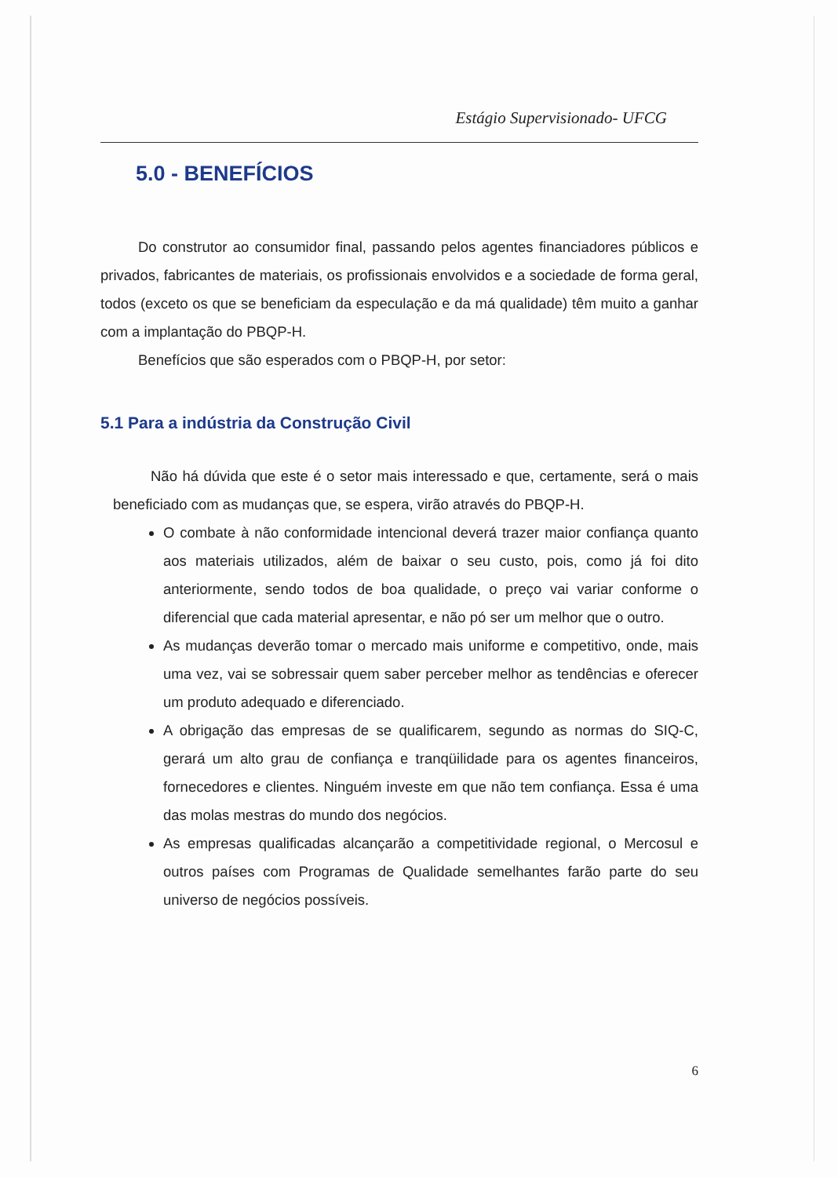Estágio Supervisionado- UFCG
5.0 - BENEFÍCIOS
Do construtor ao consumidor final, passando pelos agentes financiadores públicos e privados, fabricantes de materiais, os profissionais envolvidos e a sociedade de forma geral, todos (exceto os que se beneficiam da especulação e da má qualidade) têm muito a ganhar com a implantação do PBQP-H.
Benefícios que são esperados com o PBQP-H, por setor:
5.1 Para a indústria da Construção Civil
Não há dúvida que este é o setor mais interessado e que, certamente, será o mais beneficiado com as mudanças que, se espera, virão através do PBQP-H.
O combate à não conformidade intencional deverá trazer maior confiança quanto aos materiais utilizados, além de baixar o seu custo, pois, como já foi dito anteriormente, sendo todos de boa qualidade, o preço vai variar conforme o diferencial que cada material apresentar, e não pó ser um melhor que o outro.
As mudanças deverão tomar o mercado mais uniforme e competitivo, onde, mais uma vez, vai se sobressair quem saber perceber melhor as tendências e oferecer um produto adequado e diferenciado.
A obrigação das empresas de se qualificarem, segundo as normas do SIQ-C, gerará um alto grau de confiança e tranqüilidade para os agentes financeiros, fornecedores e clientes. Ninguém investe em que não tem confiança. Essa é uma das molas mestras do mundo dos negócios.
As empresas qualificadas alcançarão a competitividade regional, o Mercosul e outros países com Programas de Qualidade semelhantes farão parte do seu universo de negócios possíveis.
6